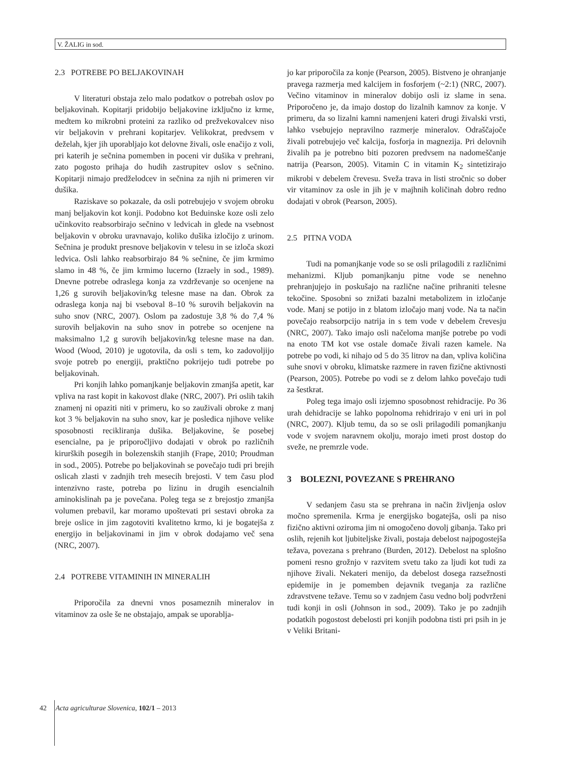V. ŽALIG in sod.
2.3 POTREBE PO BELJAKOVINAH
V literaturi obstaja zelo malo podatkov o potrebah oslov po beljakovinah. Kopitarji pridobijo beljakovine izključno iz krme, medtem ko mikrobni proteini za razliko od prežvekovalcev niso vir beljakovin v prehrani kopitarjev. Velikokrat, predvsem v deželah, kjer jih uporabljajo kot delovne živali, osle enačijo z voli, pri katerih je sečnina pomemben in poceni vir dušika v prehrani, zato pogosto prihaja do hudih zastrupitev oslov s sečnino. Kopitarji nimajo predželodcev in sečnina za njih ni primeren vir dušika.
Raziskave so pokazale, da osli potrebujejo v svojem obroku manj beljakovin kot konji. Podobno kot Beduinske koze osli zelo učinkovito reabsorbirajo sečnino v ledvicah in glede na vsebnost beljakovin v obroku uravnavajo, koliko dušika izločijo z urinom. Sečnina je produkt presnove beljakovin v telesu in se izloča skozi ledvica. Osli lahko reabsorbirajo 84 % sečnine, če jim krmimo slamo in 48 %, če jim krmimo lucerno (Izraely in sod., 1989). Dnevne potrebe odraslega konja za vzdrževanje so ocenjene na 1,26 g surovih beljakovin/kg telesne mase na dan. Obrok za odraslega konja naj bi vseboval 8–10 % surovih beljakovin na suho snov (NRC, 2007). Oslom pa zadostuje 3,8 % do 7,4 % surovih beljakovin na suho snov in potrebe so ocenjene na maksimalno 1,2 g surovih beljakovin/kg telesne mase na dan. Wood (Wood, 2010) je ugotovila, da osli s tem, ko zadovoljijo svoje potreb po energiji, praktično pokrijejo tudi potrebe po beljakovinah.
Pri konjih lahko pomanjkanje beljakovin zmanjša apetit, kar vpliva na rast kopit in kakovost dlake (NRC, 2007). Pri oslih takih znamenj ni opaziti niti v primeru, ko so zauživali obroke z manj kot 3 % beljakovin na suho snov, kar je posledica njihove velike sposobnosti recikliranja dušika. Beljakovine, še posebej esencialne, pa je priporočljivo dodajati v obrok po različnih kirurških posegih in bolezenskih stanjih (Frape, 2010; Proudman in sod., 2005). Potrebe po beljakovinah se povečajo tudi pri brejih oslicah zlasti v zadnjih treh mesecih brejosti. V tem času plod intenzivno raste, potreba po lizinu in drugih esencialnih aminokislinah pa je povečana. Poleg tega se z brejostjo zmanjša volumen prebavil, kar moramo upoštevati pri sestavi obroka za breje oslice in jim zagotoviti kvalitetno krmo, ki je bogatejša z energijo in beljakovinami in jim v obrok dodajamo več sena (NRC, 2007).
2.4 POTREBE VITAMINIH IN MINERALIH
Priporočila za dnevni vnos posameznih mineralov in vitaminov za osle še ne obstajajo, ampak se uporablja-
jo kar priporočila za konje (Pearson, 2005). Bistveno je ohranjanje pravega razmerja med kalcijem in fosforjem (~2:1) (NRC, 2007). Večino vitaminov in mineralov dobijo osli iz slame in sena. Priporočeno je, da imajo dostop do lizalnih kamnov za konje. V primeru, da so lizalni kamni namenjeni kateri drugi živalski vrsti, lahko vsebujejo nepravilno razmerje mineralov. Odraščajoče živali potrebujejo več kalcija, fosforja in magnezija. Pri delovnih živalih pa je potrebno biti pozoren predvsem na nadomeščanje natrija (Pearson, 2005). Vitamin C in vitamin K<sub>2</sub> sintetizirajo mikrobi v debelem črevesu. Sveža trava in listi stročnic so dober vir vitaminov za osle in jih je v majhnih količinah dobro redno dodajati v obrok (Pearson, 2005).
2.5 PITNA VODA
Tudi na pomanjkanje vode so se osli prilagodili z različnimi mehanizmi. Kljub pomanjkanju pitne vode se nenehno prehranjujejo in poskušajo na različne načine prihraniti telesne tekočine. Sposobni so znižati bazalni metabolizem in izločanje vode. Manj se potijo in z blatom izločajo manj vode. Na ta način povečajo reabsorpcijo natrija in s tem vode v debelem črevesju (NRC, 2007). Tako imajo osli načeloma manjše potrebe po vodi na enoto TM kot vse ostale domače živali razen kamele. Na potrebe po vodi, ki nihajo od 5 do 35 litrov na dan, vpliva količina suhe snovi v obroku, klimatske razmere in raven fizične aktivnosti (Pearson, 2005). Potrebe po vodi se z delom lahko povečajo tudi za šestkrat.
Poleg tega imajo osli izjemno sposobnost rehidracije. Po 36 urah dehidracije se lahko popolnoma rehidrirajo v eni uri in pol (NRC, 2007). Kljub temu, da so se osli prilagodili pomanjkanju vode v svojem naravnem okolju, morajo imeti prost dostop do sveže, ne premrzle vode.
3 BOLEZNI, POVEZANE S PREHRANO
V sedanjem času sta se prehrana in način življenja oslov močno spremenila. Krma je energijsko bogatejša, osli pa niso fizično aktivni oziroma jim ni omogočeno dovolj gibanja. Tako pri oslih, rejenih kot ljubiteljske živali, postaja debelost najpogostejša težava, povezana s prehrano (Burden, 2012). Debelost na splošno pomeni resno grožnjo v razvitem svetu tako za ljudi kot tudi za njihove živali. Nekateri menijo, da debelost dosega razsežnosti epidemije in je pomemben dejavnik tveganja za različne zdravstvene težave. Temu so v zadnjem času vedno bolj podvrženi tudi konji in osli (Johnson in sod., 2009). Tako je po zadnjih podatkih pogostost debelosti pri konjih podobna tisti pri psih in je v Veliki Britani-
42 Acta agriculturae Slovenica, 102/1 – 2013